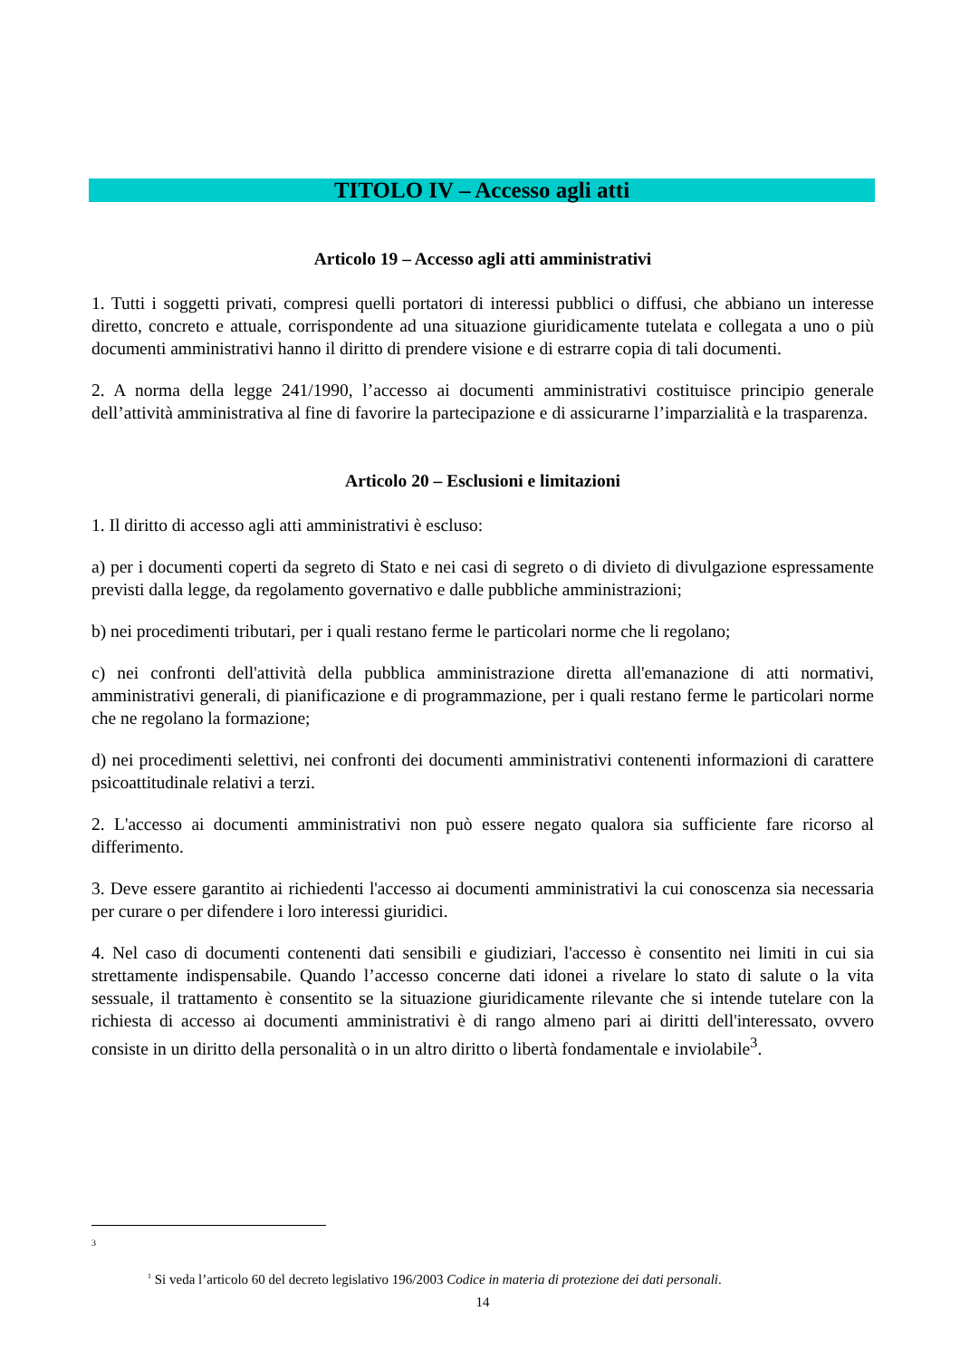TITOLO IV – Accesso agli atti
Articolo 19 – Accesso agli atti amministrativi
1. Tutti i soggetti privati, compresi quelli portatori di interessi pubblici o diffusi, che abbiano un interesse diretto, concreto e attuale, corrispondente ad una situazione giuridicamente tutelata e collegata a uno o più documenti amministrativi hanno il diritto di prendere visione e di estrarre copia di tali documenti.
2. A norma della legge 241/1990, l’accesso ai documenti amministrativi costituisce principio generale dell’attività amministrativa al fine di favorire la partecipazione e di assicurarne l’imparzialità e la trasparenza.
Articolo 20 – Esclusioni e limitazioni
1. Il diritto di accesso agli atti amministrativi è escluso:
a) per i documenti coperti da segreto di Stato e nei casi di segreto o di divieto di divulgazione espressamente previsti dalla legge, da regolamento governativo e dalle pubbliche amministrazioni;
b) nei procedimenti tributari, per i quali restano ferme le particolari norme che li regolano;
c) nei confronti dell'attività della pubblica amministrazione diretta all'emanazione di atti normativi, amministrativi generali, di pianificazione e di programmazione, per i quali restano ferme le particolari norme che ne regolano la formazione;
d) nei procedimenti selettivi, nei confronti dei documenti amministrativi contenenti informazioni di carattere psicoattitudinale relativi a terzi.
2. L'accesso ai documenti amministrativi non può essere negato qualora sia sufficiente fare ricorso al differimento.
3. Deve essere garantito ai richiedenti l'accesso ai documenti amministrativi la cui conoscenza sia necessaria per curare o per difendere i loro interessi giuridici.
4. Nel caso di documenti contenenti dati sensibili e giudiziari, l'accesso è consentito nei limiti in cui sia strettamente indispensabile. Quando l’accesso concerne dati idonei a rivelare lo stato di salute o la vita sessuale, il trattamento è consentito se la situazione giuridicamente rilevante che si intende tutelare con la richiesta di accesso ai documenti amministrativi è di rango almeno pari ai diritti dell'interessato, ovvero consiste in un diritto della personalità o in un altro diritto o libertà fondamentale e inviolabile<sup>3</sup>.
3
<sup>1</sup> Si veda l’articolo 60 del decreto legislativo 196/2003 Codice in materia di protezione dei dati personali.
14